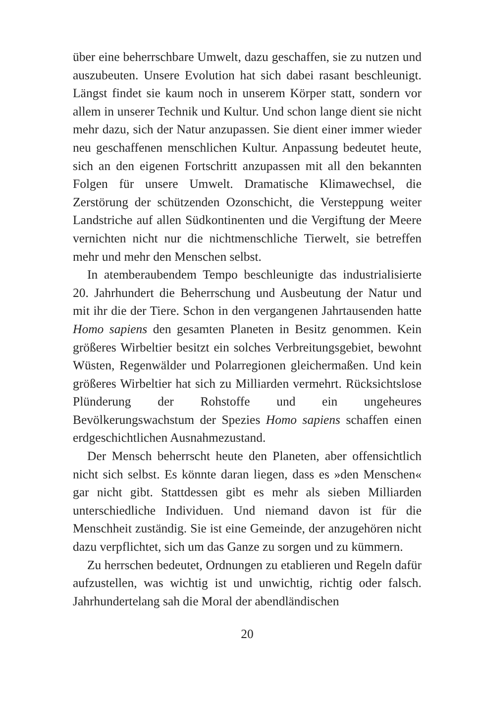über eine beherrschbare Umwelt, dazu geschaffen, sie zu nutzen und auszubeuten. Unsere Evolution hat sich dabei rasant beschleunigt. Längst findet sie kaum noch in unserem Körper statt, sondern vor allem in unserer Technik und Kultur. Und schon lange dient sie nicht mehr dazu, sich der Natur anzupassen. Sie dient einer immer wieder neu geschaffenen menschlichen Kultur. Anpassung bedeutet heute, sich an den eigenen Fortschritt anzupassen mit all den bekannten Folgen für unsere Umwelt. Dramatische Klimawechsel, die Zerstörung der schützenden Ozonschicht, die Versteppung weiter Landstriche auf allen Südkontinenten und die Vergiftung der Meere vernichten nicht nur die nichtmenschliche Tierwelt, sie betreffen mehr und mehr den Menschen selbst.
In atemberaubendem Tempo beschleunigte das industrialisierte 20. Jahrhundert die Beherrschung und Ausbeutung der Natur und mit ihr die der Tiere. Schon in den vergangenen Jahrtausenden hatte Homo sapiens den gesamten Planeten in Besitz genommen. Kein größeres Wirbeltier besitzt ein solches Verbreitungsgebiet, bewohnt Wüsten, Regenwälder und Polarregionen gleichermaßen. Und kein größeres Wirbeltier hat sich zu Milliarden vermehrt. Rücksichtslose Plünderung der Rohstoffe und ein ungeheures Bevölkerungswachstum der Spezies Homo sapiens schaffen einen erdgeschichtlichen Ausnahmezustand.
Der Mensch beherrscht heute den Planeten, aber offensichtlich nicht sich selbst. Es könnte daran liegen, dass es »den Menschen« gar nicht gibt. Stattdessen gibt es mehr als sieben Milliarden unterschiedliche Individuen. Und niemand davon ist für die Menschheit zuständig. Sie ist eine Gemeinde, der anzugehören nicht dazu verpflichtet, sich um das Ganze zu sorgen und zu kümmern.
Zu herrschen bedeutet, Ordnungen zu etablieren und Regeln dafür aufzustellen, was wichtig ist und unwichtig, richtig oder falsch. Jahrhundertelang sah die Moral der abendländischen
20